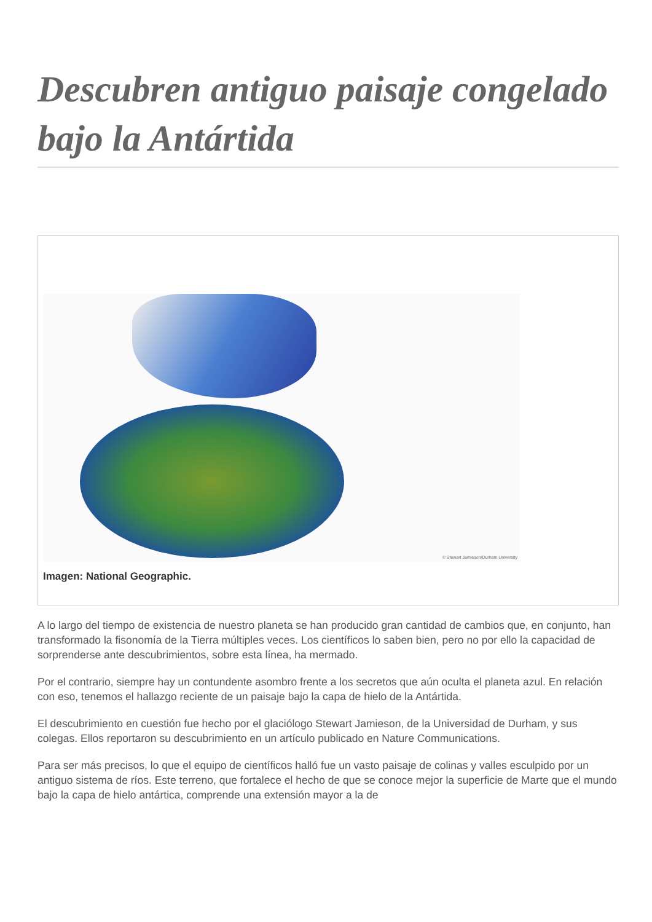Descubren antiguo paisaje congelado bajo la Antártida
© Stewart Jamieson/Durham University
Imagen: National Geographic.
A lo largo del tiempo de existencia de nuestro planeta se han producido gran cantidad de cambios que, en conjunto, han transformado la fisonomía de la Tierra múltiples veces. Los científicos lo saben bien, pero no por ello la capacidad de sorprenderse ante descubrimientos, sobre esta línea, ha mermado.
Por el contrario, siempre hay un contundente asombro frente a los secretos que aún oculta el planeta azul. En relación con eso, tenemos el hallazgo reciente de un paisaje bajo la capa de hielo de la Antártida.
El descubrimiento en cuestión fue hecho por el glaciólogo Stewart Jamieson, de la Universidad de Durham, y sus colegas. Ellos reportaron su descubrimiento en un artículo publicado en Nature Communications.
Para ser más precisos, lo que el equipo de científicos halló fue un vasto paisaje de colinas y valles esculpido por un antiguo sistema de ríos. Este terreno, que fortalece el hecho de que se conoce mejor la superficie de Marte que el mundo bajo la capa de hielo antártica, comprende una extensión mayor a la de